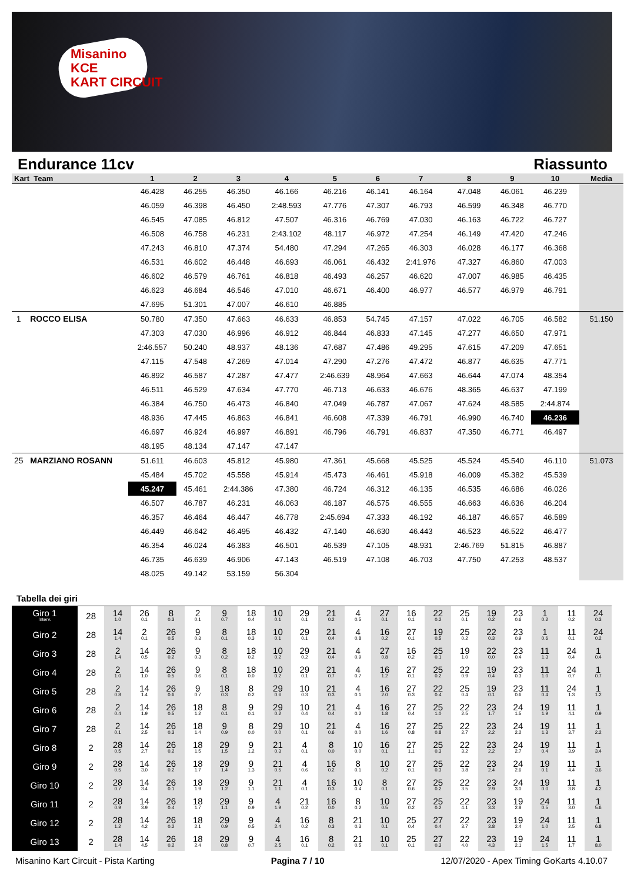Misanino
KCE
KART CIRCUIT
Endurance 11cv Riassunto
| Kart Team | 1 | 2 | 3 | 4 | 5 | 6 | 7 | 8 | 9 | 10 | Media |
| --- | --- | --- | --- | --- | --- | --- | --- | --- | --- | --- | --- |
| | 46.428 | 46.255 | 46.350 | 46.166 | 46.216 | 46.141 | 46.164 | 47.048 | 46.061 | 46.239 | |
| | 46.059 | 46.398 | 46.450 | 2:48.593 | 47.776 | 47.307 | 46.793 | 46.599 | 46.348 | 46.770 | |
| | 46.545 | 47.085 | 46.812 | 47.507 | 46.316 | 46.769 | 47.030 | 46.163 | 46.722 | 46.727 | |
| | 46.508 | 46.758 | 46.231 | 2:43.102 | 48.117 | 46.972 | 47.254 | 46.149 | 47.420 | 47.246 | |
| | 47.243 | 46.810 | 47.374 | 54.480 | 47.294 | 47.265 | 46.303 | 46.028 | 46.177 | 46.368 | |
| | 46.531 | 46.602 | 46.448 | 46.693 | 46.061 | 46.432 | 2:41.976 | 47.327 | 46.860 | 47.003 | |
| | 46.602 | 46.579 | 46.761 | 46.818 | 46.493 | 46.257 | 46.620 | 47.007 | 46.985 | 46.435 | |
| | 46.623 | 46.684 | 46.546 | 47.010 | 46.671 | 46.400 | 46.977 | 46.577 | 46.979 | 46.791 | |
| | 47.695 | 51.301 | 47.007 | 46.610 | 46.885 | | | | | | |
| 1 ROCCO ELISA | 50.780 | 47.350 | 47.663 | 46.633 | 46.853 | 54.745 | 47.157 | 47.022 | 46.705 | 46.582 | 51.150 |
| | 47.303 | 47.030 | 46.996 | 46.912 | 46.844 | 46.833 | 47.145 | 47.277 | 46.650 | 47.971 | |
| | 2:46.557 | 50.240 | 48.937 | 48.136 | 47.687 | 47.486 | 49.295 | 47.615 | 47.209 | 47.651 | |
| | 47.115 | 47.548 | 47.269 | 47.014 | 47.290 | 47.276 | 47.472 | 46.877 | 46.635 | 47.771 | |
| | 46.892 | 46.587 | 47.287 | 47.477 | 2:46.639 | 48.964 | 47.663 | 46.644 | 47.074 | 48.354 | |
| | 46.511 | 46.529 | 47.634 | 47.770 | 46.713 | 46.633 | 46.676 | 48.365 | 46.637 | 47.199 | |
| | 46.384 | 46.750 | 46.473 | 46.840 | 47.049 | 46.787 | 47.067 | 47.624 | 48.585 | 2:44.874 | |
| | 48.936 | 47.445 | 46.863 | 46.841 | 46.608 | 47.339 | 46.791 | 46.990 | 46.740 | 46.236 | |
| | 46.697 | 46.924 | 46.997 | 46.891 | 46.796 | 46.791 | 46.837 | 47.350 | 46.771 | 46.497 | |
| | 48.195 | 48.134 | 47.147 | 47.147 | | | | | | | |
| 25 MARZIANO ROSANN | 51.611 | 46.603 | 45.812 | 45.980 | 47.361 | 45.668 | 45.525 | 45.524 | 45.540 | 46.110 | 51.073 |
| | 45.484 | 45.702 | 45.558 | 45.914 | 45.473 | 46.461 | 45.918 | 46.009 | 45.382 | 45.539 | |
| | 45.247 | 45.461 | 2:44.386 | 47.380 | 46.724 | 46.312 | 46.135 | 46.535 | 46.686 | 46.026 | |
| | 46.507 | 46.787 | 46.231 | 46.063 | 46.187 | 46.575 | 46.555 | 46.663 | 46.636 | 46.204 | |
| | 46.357 | 46.464 | 46.447 | 46.778 | 2:45.694 | 47.333 | 46.192 | 46.187 | 46.657 | 46.589 | |
| | 46.449 | 46.642 | 46.495 | 46.432 | 47.140 | 46.630 | 46.443 | 46.523 | 46.522 | 46.477 | |
| | 46.354 | 46.024 | 46.383 | 46.501 | 46.539 | 47.105 | 48.931 | 2:46.769 | 51.815 | 46.887 | |
| | 46.735 | 46.639 | 46.906 | 47.143 | 46.519 | 47.108 | 46.703 | 47.750 | 47.253 | 48.537 | |
| | 48.025 | 49.142 | 53.159 | 56.304 | | | | | | | |
Tabella dei giri
| Giro 1 Interv. | 28 | 14 1.0 | 26 0.1 | 8 0.3 | 2 0.1 | 9 0.7 | 18 0.4 | 10 0.1 | 29 0.1 | 21 0.2 | 4 0.5 | 27 0.1 | 16 0.1 | 22 0.2 | 25 0.1 | 19 0.2 | 23 0.6 | 1 0.2 | 11 0.2 | 24 0.3 |
| Giro 2 | 28 | 14 1.4 | 2 0.1 | 26 0.5 | 9 0.3 | 8 0.1 | 18 0.3 | 10 0.1 | 29 0.1 | 21 0.4 | 4 0.8 | 16 0.2 | 27 0.1 | 19 0.5 | 25 0.2 | 22 0.3 | 23 0.9 | 1 0.6 | 11 0.1 | 24 0.2 |
| Giro 3 | 28 | 2 1.4 | 14 0.5 | 26 0.2 | 9 0.3 | 8 0.2 | 18 0.2 | 10 0.2 | 29 0.2 | 21 0.4 | 4 0.9 | 27 0.8 | 16 0.2 | 25 0.1 | 19 1.0 | 22 0.0 | 23 0.4 | 11 1.3 | 24 0.4 | 1 0.4 |
| Giro 4 | 28 | 2 1.0 | 14 1.0 | 26 0.5 | 9 0.6 | 8 0.1 | 18 0.0 | 10 0.2 | 29 0.1 | 21 0.7 | 4 0.7 | 16 1.2 | 27 0.1 | 25 0.2 | 22 0.9 | 19 0.4 | 23 0.3 | 11 1.0 | 24 0.7 | 1 0.7 |
| Giro 5 | 28 | 2 0.8 | 14 1.4 | 26 0.6 | 9 0.7 | 18 0.3 | 8 0.2 | 29 0.6 | 10 0.3 | 21 0.3 | 4 0.1 | 16 2.0 | 27 0.3 | 22 0.4 | 25 0.4 | 19 0.1 | 23 0.6 | 11 0.4 | 24 1.3 | 1 1.2 |
| Giro 6 | 28 | 2 0.4 | 14 1.9 | 26 0.5 | 18 1.2 | 8 0.1 | 9 0.1 | 29 0.2 | 10 0.4 | 21 0.4 | 4 0.2 | 16 1.8 | 27 0.4 | 25 1.0 | 22 2.5 | 23 1.7 | 24 1.5 | 19 1.9 | 11 4.1 | 1 0.9 |
| Giro 7 | 28 | 2 0.1 | 14 2.5 | 26 0.3 | 18 1.4 | 9 0.9 | 8 0.0 | 29 0.0 | 10 0.1 | 21 0.6 | 4 0.0 | 16 1.6 | 27 0.8 | 25 0.8 | 22 2.7 | 23 2.2 | 24 2.2 | 19 1.3 | 11 3.7 | 1 2.2 |
| Giro 8 | 2 | 28 0.5 | 14 2.7 | 26 0.2 | 18 1.5 | 29 1.5 | 9 1.2 | 21 0.3 | 4 0.1 | 8 0.0 | 10 0.0 | 16 0.1 | 27 1.1 | 25 0.3 | 22 3.2 | 23 2.2 | 24 2.7 | 19 0.4 | 11 3.9 | 1 3.4 |
| Giro 9 | 2 | 28 0.5 | 14 3.0 | 26 0.2 | 18 1.7 | 29 1.4 | 9 1.3 | 21 0.5 | 4 0.6 | 16 0.2 | 8 0.1 | 10 0.2 | 27 0.1 | 25 0.3 | 22 3.8 | 23 2.4 | 24 2.6 | 19 0.1 | 11 4.4 | 1 3.6 |
| Giro 10 | 2 | 28 0.7 | 14 3.4 | 26 0.1 | 18 1.9 | 29 1.2 | 9 1.1 | 21 1.1 | 4 0.1 | 16 0.3 | 10 0.4 | 8 0.1 | 27 0.6 | 25 0.2 | 22 3.5 | 23 2.9 | 24 3.0 | 19 0.0 | 11 3.8 | 1 4.2 |
| Giro 11 | 2 | 28 0.9 | 14 3.9 | 26 0.4 | 18 1.7 | 29 1.1 | 9 0.9 | 4 1.9 | 21 0.2 | 16 0.0 | 8 0.2 | 10 0.5 | 27 0.2 | 25 0.2 | 22 4.1 | 23 3.3 | 19 2.8 | 24 0.5 | 11 3.0 | 1 5.6 |
| Giro 12 | 2 | 28 1.2 | 14 4.2 | 26 0.2 | 18 2.1 | 29 0.9 | 9 0.5 | 4 2.4 | 16 0.2 | 8 0.3 | 21 0.3 | 10 0.1 | 25 0.4 | 27 0.4 | 22 3.7 | 23 3.8 | 19 2.4 | 24 1.0 | 11 2.5 | 1 6.8 |
| Giro 13 | 2 | 28 1.4 | 14 4.5 | 26 0.2 | 18 2.4 | 29 0.8 | 9 0.7 | 4 2.5 | 16 0.1 | 8 0.2 | 21 0.5 | 10 0.1 | 25 0.1 | 27 0.3 | 22 4.0 | 23 4.3 | 19 2.1 | 24 1.5 | 11 1.7 | 1 8.0 |
Misanino Kart Circuit - Pista Karting Pagina 7 / 10 12/07/2020 - Apex Timing GoKarts 4.10.07